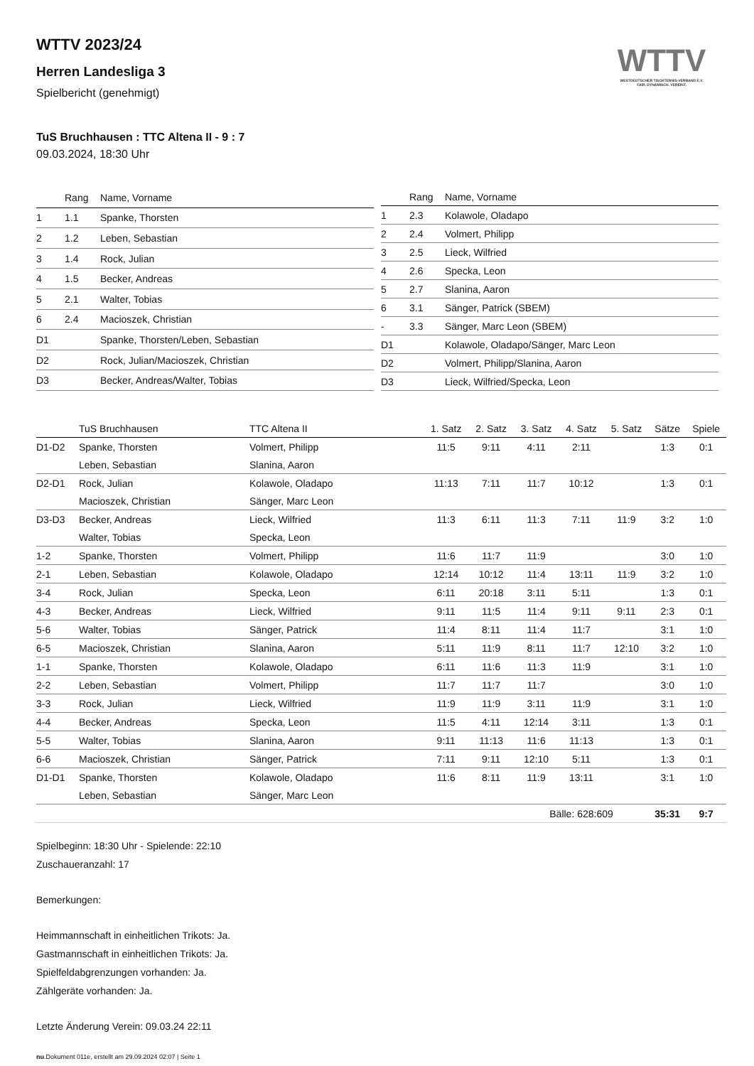WTTV
WESTDEUTSCHER TISCHTENNIS-VERBAND E.V.
FAIR. DYNAMISCH. VEREINT.
WTTV 2023/24
Herren Landesliga 3
Spielbericht (genehmigt)
TuS Bruchhausen : TTC Altena II - 9 : 7
09.03.2024, 18:30 Uhr
| | Rang | Name, Vorname |
| --- | --- | --- |
| 1 | 1.1 | Spanke, Thorsten |
| 2 | 1.2 | Leben, Sebastian |
| 3 | 1.4 | Rock, Julian |
| 4 | 1.5 | Becker, Andreas |
| 5 | 2.1 | Walter, Tobias |
| 6 | 2.4 | Macioszek, Christian |
| D1 | | Spanke, Thorsten/Leben, Sebastian |
| D2 | | Rock, Julian/Macioszek, Christian |
| D3 | | Becker, Andreas/Walter, Tobias |
| | Rang | Name, Vorname |
| --- | --- | --- |
| 1 | 2.3 | Kolawole, Oladapo |
| 2 | 2.4 | Volmert, Philipp |
| 3 | 2.5 | Lieck, Wilfried |
| 4 | 2.6 | Specka, Leon |
| 5 | 2.7 | Slanina, Aaron |
| 6 | 3.1 | Sänger, Patrick (SBEM) |
| - | 3.3 | Sänger, Marc Leon (SBEM) |
| D1 | | Kolawole, Oladapo/Sänger, Marc Leon |
| D2 | | Volmert, Philipp/Slanina, Aaron |
| D3 | | Lieck, Wilfried/Specka, Leon |
| | TuS Bruchhausen | TTC Altena II | 1. Satz | 2. Satz | 3. Satz | 4. Satz | 5. Satz | Sätze | Spiele |
| --- | --- | --- | --- | --- | --- | --- | --- | --- | --- |
| D1-D2 | Spanke, Thorsten | Volmert, Philipp | 11:5 | 9:11 | 4:11 | 2:11 | | 1:3 | 0:1 |
| | Leben, Sebastian | Slanina, Aaron | | | | | | | |
| D2-D1 | Rock, Julian | Kolawole, Oladapo | 11:13 | 7:11 | 11:7 | 10:12 | | 1:3 | 0:1 |
| | Macioszek, Christian | Sänger, Marc Leon | | | | | | | |
| D3-D3 | Becker, Andreas | Lieck, Wilfried | 11:3 | 6:11 | 11:3 | 7:11 | 11:9 | 3:2 | 1:0 |
| | Walter, Tobias | Specka, Leon | | | | | | | |
| 1-2 | Spanke, Thorsten | Volmert, Philipp | 11:6 | 11:7 | 11:9 | | | 3:0 | 1:0 |
| 2-1 | Leben, Sebastian | Kolawole, Oladapo | 12:14 | 10:12 | 11:4 | 13:11 | 11:9 | 3:2 | 1:0 |
| 3-4 | Rock, Julian | Specka, Leon | 6:11 | 20:18 | 3:11 | 5:11 | | 1:3 | 0:1 |
| 4-3 | Becker, Andreas | Lieck, Wilfried | 9:11 | 11:5 | 11:4 | 9:11 | 9:11 | 2:3 | 0:1 |
| 5-6 | Walter, Tobias | Sänger, Patrick | 11:4 | 8:11 | 11:4 | 11:7 | | 3:1 | 1:0 |
| 6-5 | Macioszek, Christian | Slanina, Aaron | 5:11 | 11:9 | 8:11 | 11:7 | 12:10 | 3:2 | 1:0 |
| 1-1 | Spanke, Thorsten | Kolawole, Oladapo | 6:11 | 11:6 | 11:3 | 11:9 | | 3:1 | 1:0 |
| 2-2 | Leben, Sebastian | Volmert, Philipp | 11:7 | 11:7 | 11:7 | | | 3:0 | 1:0 |
| 3-3 | Rock, Julian | Lieck, Wilfried | 11:9 | 11:9 | 3:11 | 11:9 | | 3:1 | 1:0 |
| 4-4 | Becker, Andreas | Specka, Leon | 11:5 | 4:11 | 12:14 | 3:11 | | 1:3 | 0:1 |
| 5-5 | Walter, Tobias | Slanina, Aaron | 9:11 | 11:13 | 11:6 | 11:13 | | 1:3 | 0:1 |
| 6-6 | Macioszek, Christian | Sänger, Patrick | 7:11 | 9:11 | 12:10 | 5:11 | | 1:3 | 0:1 |
| D1-D1 | Spanke, Thorsten | Kolawole, Oladapo | 11:6 | 8:11 | 11:9 | 13:11 | | 3:1 | 1:0 |
| | Leben, Sebastian | Sänger, Marc Leon | | | | | | | |
| | | | | | Bälle: 628:609 | | | 35:31 | 9:7 |
Spielbeginn: 18:30 Uhr - Spielende: 22:10
Zuschaueranzahl: 17
Bemerkungen:
Heimmannschaft in einheitlichen Trikots: Ja.
Gastmannschaft in einheitlichen Trikots: Ja.
Spielfeldabgrenzungen vorhanden: Ja.
Zählgeräte vorhanden: Ja.
Letzte Änderung Verein: 09.03.24 22:11
nu.Dokument 011e, erstellt am 29.09.2024 02:07 | Seite 1